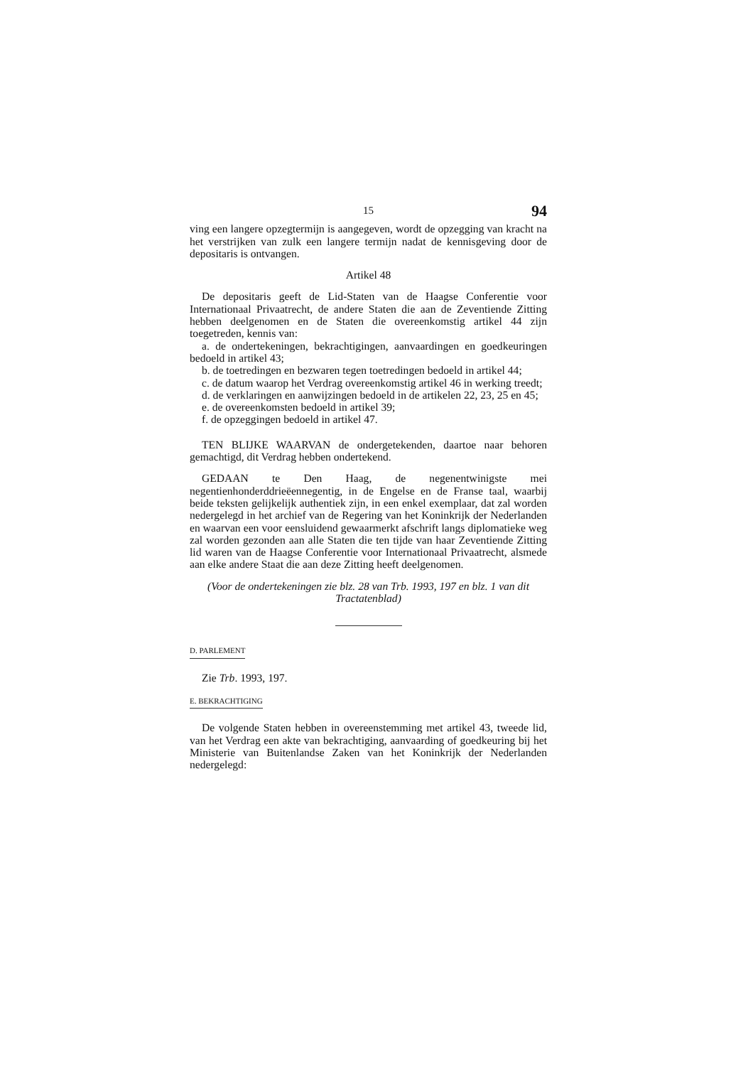15 94
ving een langere opzegtermijn is aangegeven, wordt de opzegging van kracht na het verstrijken van zulk een langere termijn nadat de kennisgeving door de depositaris is ontvangen.
Artikel 48
De depositaris geeft de Lid-Staten van de Haagse Conferentie voor Internationaal Privaatrecht, de andere Staten die aan de Zeventiende Zitting hebben deelgenomen en de Staten die overeenkomstig artikel 44 zijn toegetreden, kennis van:
a. de ondertekeningen, bekrachtigingen, aanvaardingen en goedkeuringen bedoeld in artikel 43;
b. de toetredingen en bezwaren tegen toetredingen bedoeld in artikel 44;
c. de datum waarop het Verdrag overeenkomstig artikel 46 in werking treedt;
d. de verklaringen en aanwijzingen bedoeld in de artikelen 22, 23, 25 en 45;
e. de overeenkomsten bedoeld in artikel 39;
f. de opzeggingen bedoeld in artikel 47.
TEN BLIJKE WAARVAN de ondergetekenden, daartoe naar behoren gemachtigd, dit Verdrag hebben ondertekend.
GEDAAN te Den Haag, de negenentwinigste mei negentienhonderddrieëennegentig, in de Engelse en de Franse taal, waarbij beide teksten gelijkelijk authentiek zijn, in een enkel exemplaar, dat zal worden nedergelegd in het archief van de Regering van het Koninkrijk der Nederlanden en waarvan een voor eensluidend gewaarmerkt afschrift langs diplomatieke weg zal worden gezonden aan alle Staten die ten tijde van haar Zeventiende Zitting lid waren van de Haagse Conferentie voor Internationaal Privaatrecht, alsmede aan elke andere Staat die aan deze Zitting heeft deelgenomen.
(Voor de ondertekeningen zie blz. 28 van Trb. 1993, 197 en blz. 1 van dit Tractatenblad)
D. PARLEMENT
Zie Trb. 1993, 197.
E. BEKRACHTIGING
De volgende Staten hebben in overeenstemming met artikel 43, tweede lid, van het Verdrag een akte van bekrachtiging, aanvaarding of goedkeuring bij het Ministerie van Buitenlandse Zaken van het Koninkrijk der Nederlanden nedergelegd: